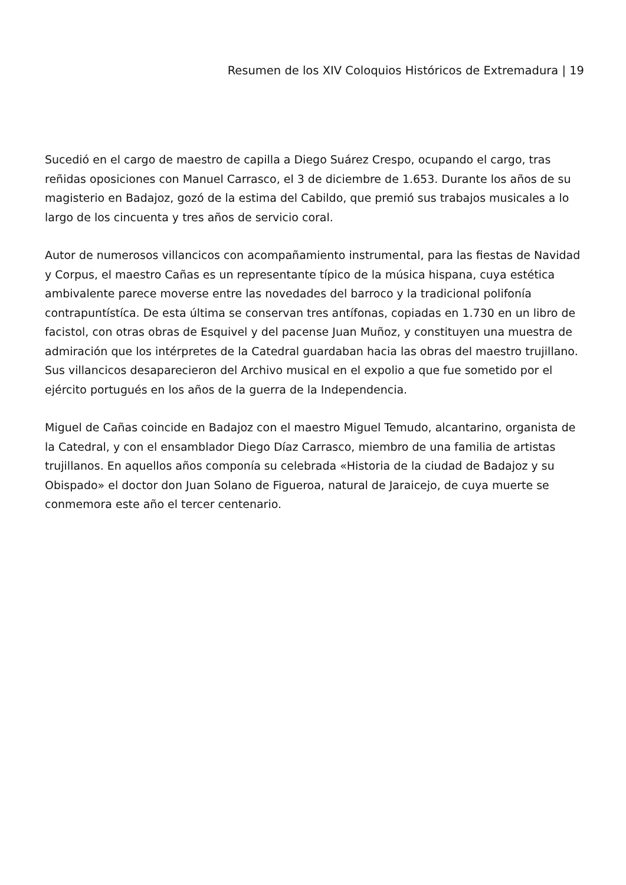Resumen de los XIV Coloquios Históricos de Extremadura | 19
Sucedió en el cargo de maestro de capilla a Diego Suárez Crespo, ocupando el cargo, tras reñidas oposiciones con Manuel Carrasco, el 3 de diciembre de 1.653. Durante los años de su magisterio en Badajoz, gozó de la estima del Cabildo, que premió sus trabajos musicales a lo largo de los cincuenta y tres años de servicio coral.
Autor de numerosos villancicos con acompañamiento instrumental, para las fiestas de Navidad y Corpus, el maestro Cañas es un representante típico de la música hispana, cuya estética ambivalente parece moverse entre las novedades del barroco y la tradicional polifonía contrapuntístíca. De esta última se conservan tres antífonas, copiadas en 1.730 en un libro de facistol, con otras obras de Esquivel y del pacense Juan Muñoz, y constituyen una muestra de admiración que los intérpretes de la Catedral guardaban hacia las obras del maestro trujillano. Sus villancicos desaparecieron del Archivo musical en el expolio a que fue sometido por el ejército portugués en los años de la guerra de la Independencia.
Miguel de Cañas coincide en Badajoz con el maestro Miguel Temudo, alcantarino, organista de la Catedral, y con el ensamblador Diego Díaz Carrasco, miembro de una familia de artistas trujillanos. En aquellos años componía su celebrada «Historia de la ciudad de Badajoz y su Obispado» el doctor don Juan Solano de Figueroa, natural de Jaraicejo, de cuya muerte se conmemora este año el tercer centenario.